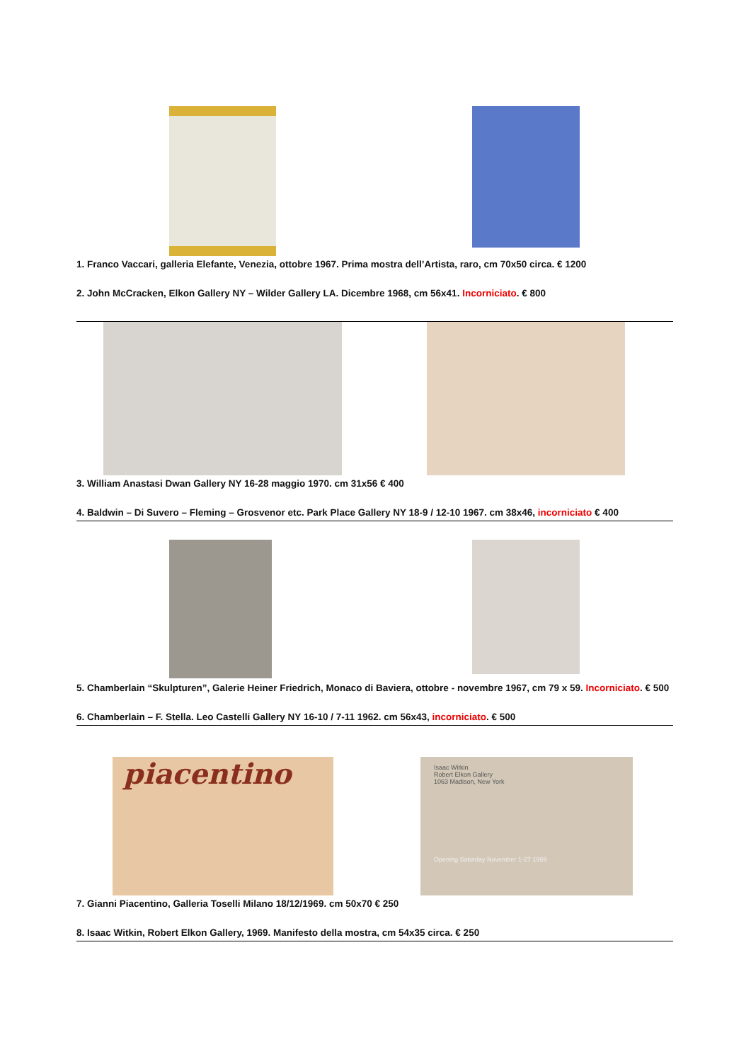1. Franco Vaccari, galleria Elefante, Venezia, ottobre 1967. Prima mostra dell’Artista, raro, cm 70x50 circa. € 1200
2. John McCracken, Elkon Gallery NY – Wilder Gallery LA. Dicembre 1968, cm 56x41. Incorniciato. € 800
3. William Anastasi Dwan Gallery NY 16-28 maggio 1970. cm 31x56 € 400
4. Baldwin – Di Suvero – Fleming – Grosvenor etc. Park Place Gallery NY 18-9 / 12-10 1967. cm 38x46, incorniciato € 400
5. Chamberlain “Skulpturen”, Galerie Heiner Friedrich, Monaco di Baviera, ottobre - novembre 1967, cm 79 x 59. Incorniciato. € 500
6. Chamberlain – F. Stella. Leo Castelli Gallery NY 16-10 / 7-11 1962. cm 56x43, incorniciato. € 500
piacentino
Isaac Witkin
Robert Elkon Gallery
1063 Madison, New York
Opening Saturday November 1-27 1969
7. Gianni Piacentino, Galleria Toselli Milano 18/12/1969. cm 50x70 € 250
8. Isaac Witkin, Robert Elkon Gallery, 1969. Manifesto della mostra, cm 54x35 circa. € 250